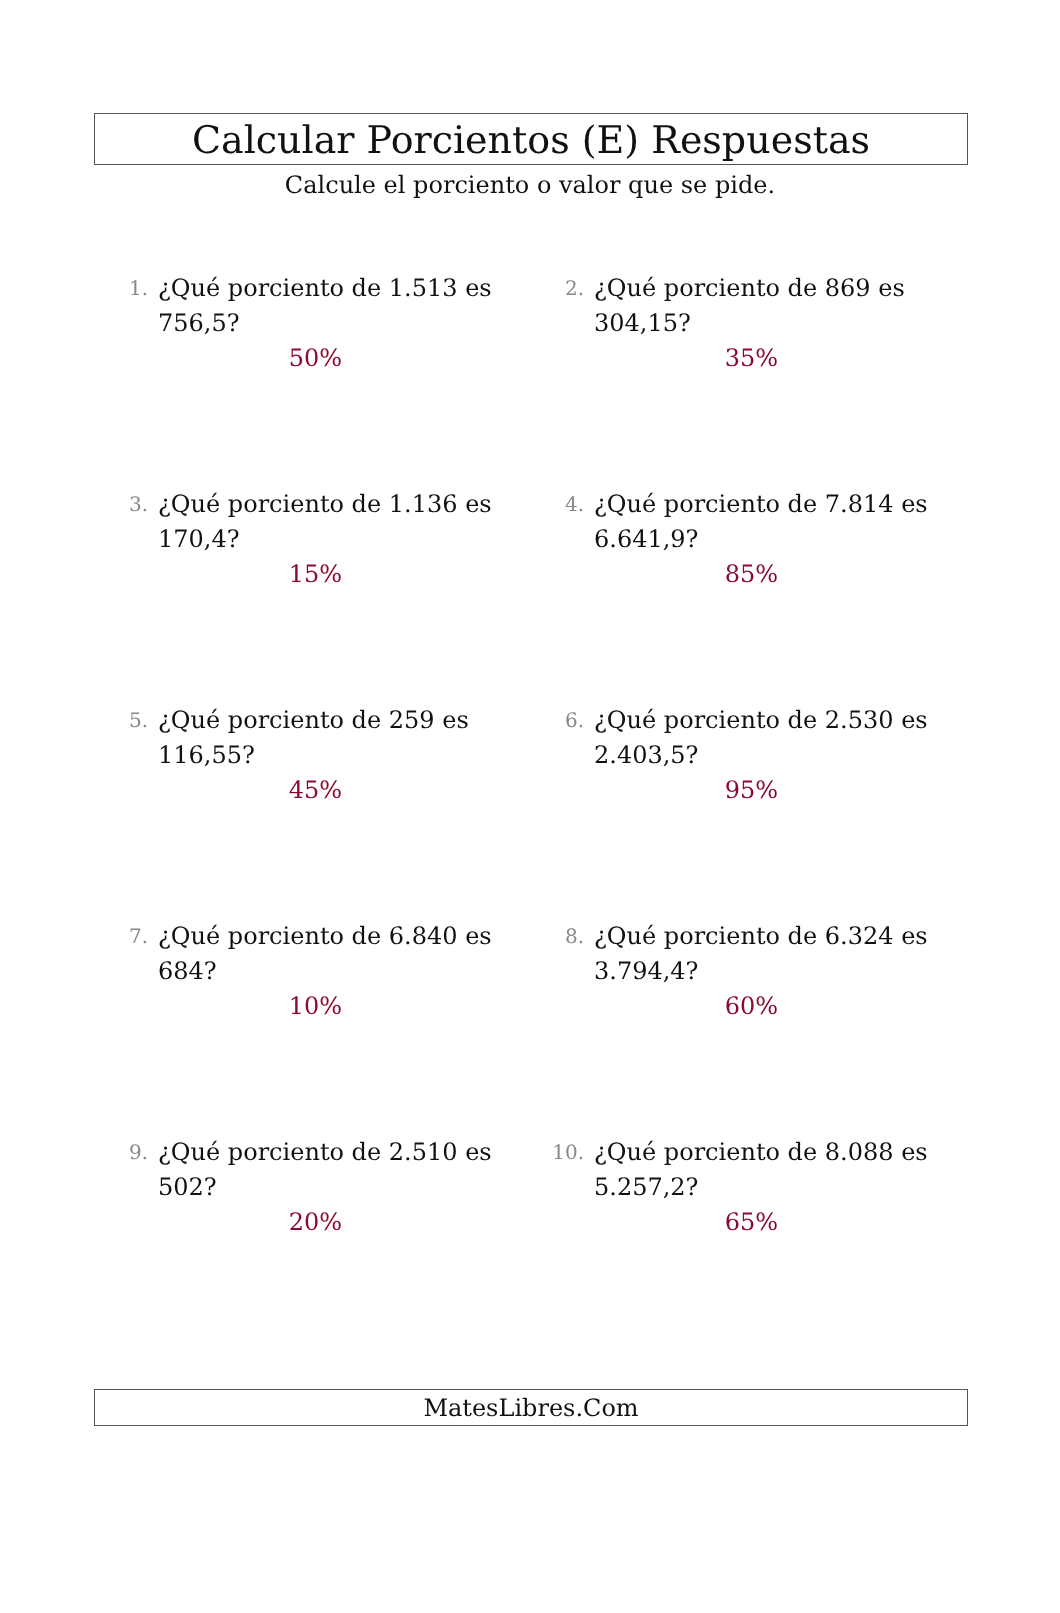Calcular Porcientos (E) Respuestas
Calcule el porciento o valor que se pide.
1.
¿Qué porciento de 1.513 es
756,5?
50%
2.
¿Qué porciento de 869 es
304,15?
35%
3.
¿Qué porciento de 1.136 es
170,4?
15%
4.
¿Qué porciento de 7.814 es
6.641,9?
85%
5.
¿Qué porciento de 259 es
116,55?
45%
6.
¿Qué porciento de 2.530 es
2.403,5?
95%
7.
¿Qué porciento de 6.840 es
684?
10%
8.
¿Qué porciento de 6.324 es
3.794,4?
60%
9.
¿Qué porciento de 2.510 es
502?
20%
10.
¿Qué porciento de 8.088 es
5.257,2?
65%
MatesLibres.Com